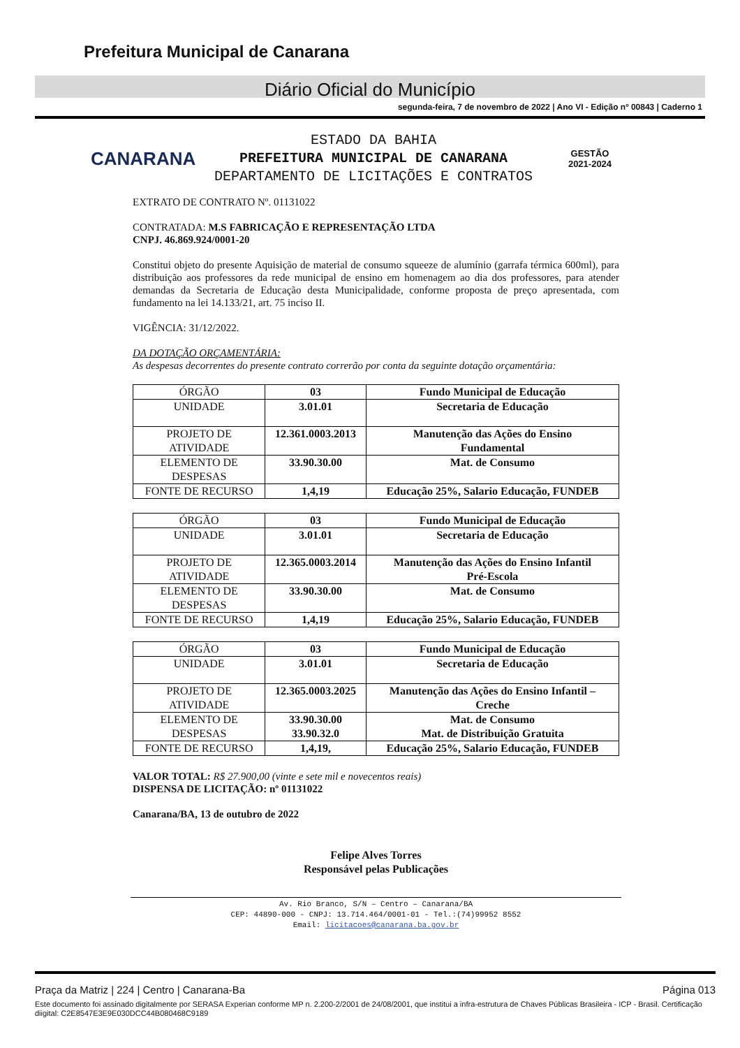Prefeitura Municipal de Canarana
Diário Oficial do Município
segunda-feira, 7 de novembro de 2022 | Ano VI - Edição nº 00843 | Caderno 1
CANARANA
ESTADO DA BAHIA
PREFEITURA MUNICIPAL DE CANARANA
DEPARTAMENTO DE LICITAÇÕES E CONTRATOS
GESTÃO
2021-2024
EXTRATO DE CONTRATO Nº. 01131022
CONTRATADA: M.S FABRICAÇÃO E REPRESENTAÇÃO LTDA
CNPJ. 46.869.924/0001-20
Constitui objeto do presente Aquisição de material de consumo squeeze de alumínio (garrafa térmica 600ml), para distribuição aos professores da rede municipal de ensino em homenagem ao dia dos professores, para atender demandas da Secretaria de Educação desta Municipalidade, conforme proposta de preço apresentada, com fundamento na lei 14.133/21, art. 75 inciso II.
VIGÊNCIA: 31/12/2022.
DA DOTAÇÃO ORÇAMENTÁRIA:
As despesas decorrentes do presente contrato correrão por conta da seguinte dotação orçamentária:
| ÓRGÃO | 03 | Fundo Municipal de Educação |
| UNIDADE | 3.01.01 | Secretaria de Educação |
| PROJETO DE ATIVIDADE | 12.361.0003.2013 | Manutenção das Ações do Ensino Fundamental |
| ELEMENTO DE DESPESAS | 33.90.30.00 | Mat. de Consumo |
| FONTE DE RECURSO | 1,4,19 | Educação 25%, Salario Educação, FUNDEB |
| ÓRGÃO | 03 | Fundo Municipal de Educação |
| UNIDADE | 3.01.01 | Secretaria de Educação |
| PROJETO DE ATIVIDADE | 12.365.0003.2014 | Manutenção das Ações do Ensino Infantil Pré-Escola |
| ELEMENTO DE DESPESAS | 33.90.30.00 | Mat. de Consumo |
| FONTE DE RECURSO | 1,4,19 | Educação 25%, Salario Educação, FUNDEB |
| ÓRGÃO | 03 | Fundo Municipal de Educação |
| UNIDADE | 3.01.01 | Secretaria de Educação |
| PROJETO DE ATIVIDADE | 12.365.0003.2025 | Manutenção das Ações do Ensino Infantil – Creche |
| ELEMENTO DE DESPESAS | 33.90.30.00 33.90.32.0 | Mat. de Consumo Mat. de Distribuição Gratuita |
| FONTE DE RECURSO | 1,4,19, | Educação 25%, Salario Educação, FUNDEB |
VALOR TOTAL: R$ 27.900,00 (vinte e sete mil e novecentos reais)
DISPENSA DE LICITAÇÃO: nº 01131022
Canarana/BA, 13 de outubro de 2022
Felipe Alves Torres
Responsável pelas Publicações
Av. Rio Branco, S/N – Centro – Canarana/BA
CEP: 44890-000 - CNPJ: 13.714.464/0001-01 - Tel.:(74)99952 8552
Email: licitacoes@canarana.ba.gov.br
Praça da Matriz | 224 | Centro | Canarana-Ba Página 013
Este documento foi assinado digitalmente por SERASA Experian conforme MP n. 2.200-2/2001 de 24/08/2001, que institui a infra-estrutura de Chaves Públicas Brasileira - ICP - Brasil. Certificação diigital: C2E8547E3E9E030DCC44B080468C9189